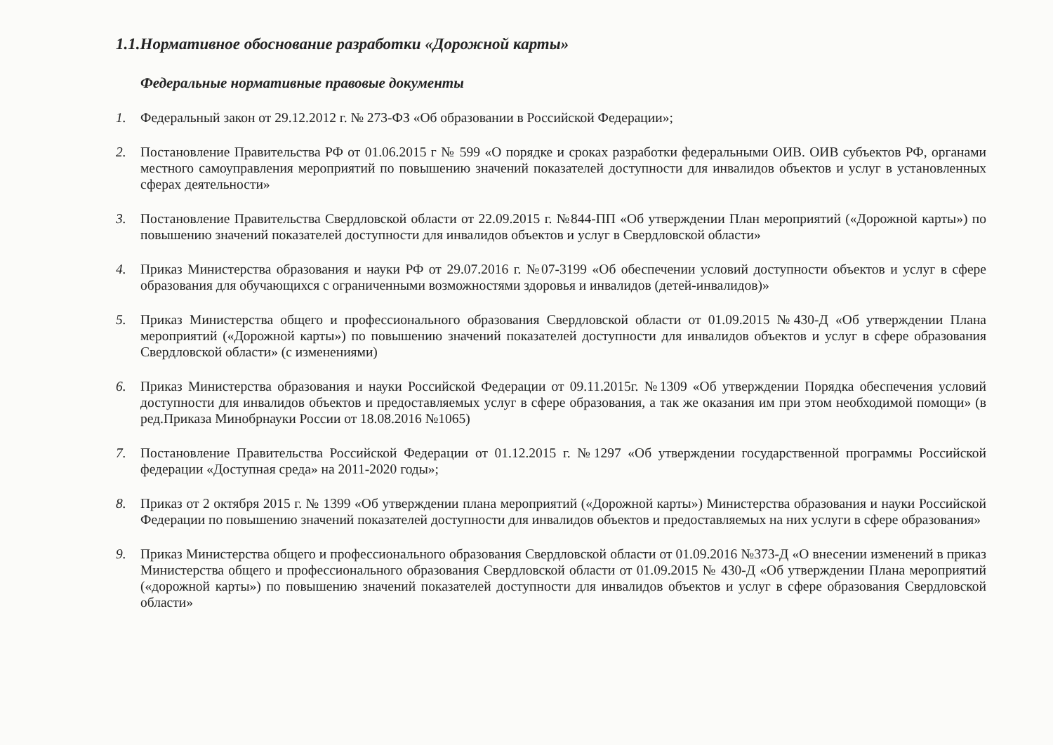1.1.Нормативное обоснование разработки «Дорожной карты»
Федеральные нормативные правовые документы
1. Федеральный закон от 29.12.2012 г. № 273-ФЗ «Об образовании в Российской Федерации»;
2. Постановление Правительства РФ от 01.06.2015 г № 599 «О порядке и сроках разработки федеральными ОИВ. ОИВ субъектов РФ, органами местного самоуправления мероприятий по повышению значений показателей доступности для инвалидов объектов и услуг в установленных сферах деятельности»
3. Постановление Правительства Свердловской области от 22.09.2015 г. №844-ПП «Об утверждении План мероприятий («Дорожной карты») по повышению значений показателей доступности для инвалидов объектов и услуг в Свердловской области»
4. Приказ Министерства образования и науки РФ от 29.07.2016 г. №07-3199 «Об обеспечении условий доступности объектов и услуг в сфере образования для обучающихся с ограниченными возможностями здоровья и инвалидов (детей-инвалидов)»
5. Приказ Министерства общего и профессионального образования Свердловской области от 01.09.2015 №430-Д «Об утверждении Плана мероприятий («Дорожной карты») по повышению значений показателей доступности для инвалидов объектов и услуг в сфере образования Свердловской области» (с изменениями)
6. Приказ Министерства образования и науки Российской Федерации от 09.11.2015г. №1309 «Об утверждении Порядка обеспечения условий доступности для инвалидов объектов и предоставляемых услуг в сфере образования, а так же оказания им при этом необходимой помощи» (в ред.Приказа Минобрнауки России от 18.08.2016 №1065)
7. Постановление Правительства Российской Федерации от 01.12.2015 г. №1297 «Об утверждении государственной программы Российской федерации «Доступная среда» на 2011-2020 годы»;
8. Приказ от 2 октября 2015 г. № 1399 «Об утверждении плана мероприятий («Дорожной карты») Министерства образования и науки Российской Федерации по повышению значений показателей доступности для инвалидов объектов и предоставляемых на них услуги в сфере образования»
9. Приказ Министерства общего и профессионального образования Свердловской области от 01.09.2016 №373-Д «О внесении изменений в приказ Министерства общего и профессионального образования Свердловской области от 01.09.2015 № 430-Д «Об утверждении Плана мероприятий («дорожной карты») по повышению значений показателей доступности для инвалидов объектов и услуг в сфере образования Свердловской области»